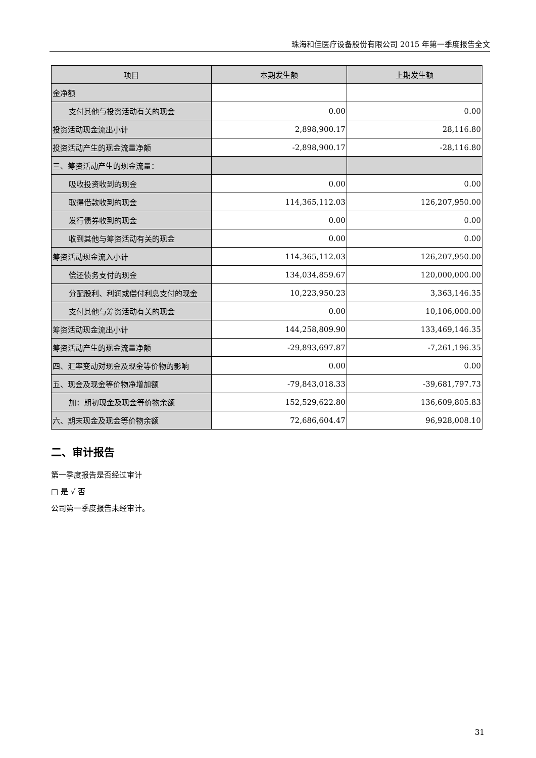珠海和佳医疗设备股份有限公司 2015 年第一季度报告全文
| 项目 | 本期发生额 | 上期发生额 |
| --- | --- | --- |
| 金净额 | | |
| 支付其他与投资活动有关的现金 | 0.00 | 0.00 |
| 投资活动现金流出小计 | 2,898,900.17 | 28,116.80 |
| 投资活动产生的现金流量净额 | -2,898,900.17 | -28,116.80 |
| 三、筹资活动产生的现金流量： | | |
| 吸收投资收到的现金 | 0.00 | 0.00 |
| 取得借款收到的现金 | 114,365,112.03 | 126,207,950.00 |
| 发行债券收到的现金 | 0.00 | 0.00 |
| 收到其他与筹资活动有关的现金 | 0.00 | 0.00 |
| 筹资活动现金流入小计 | 114,365,112.03 | 126,207,950.00 |
| 偿还债务支付的现金 | 134,034,859.67 | 120,000,000.00 |
| 分配股利、利润或偿付利息支付的现金 | 10,223,950.23 | 3,363,146.35 |
| 支付其他与筹资活动有关的现金 | 0.00 | 10,106,000.00 |
| 筹资活动现金流出小计 | 144,258,809.90 | 133,469,146.35 |
| 筹资活动产生的现金流量净额 | -29,893,697.87 | -7,261,196.35 |
| 四、汇率变动对现金及现金等价物的影响 | 0.00 | 0.00 |
| 五、现金及现金等价物净增加额 | -79,843,018.33 | -39,681,797.73 |
| 加：期初现金及现金等价物余额 | 152,529,622.80 | 136,609,805.83 |
| 六、期末现金及现金等价物余额 | 72,686,604.47 | 96,928,008.10 |
二、审计报告
第一季度报告是否经过审计
□ 是 √ 否
公司第一季度报告未经审计。
31